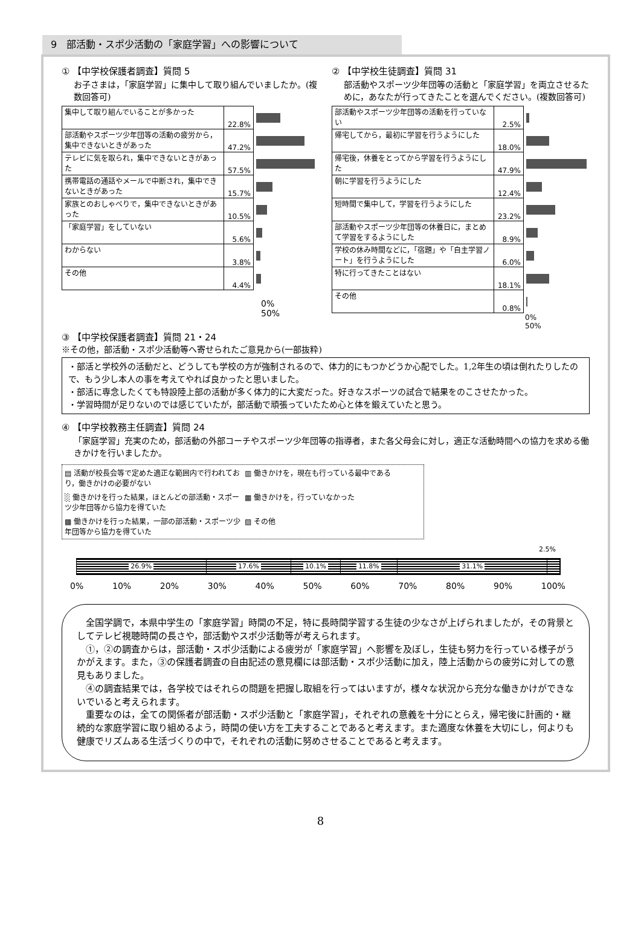9　部活動・スポ少活動の「家庭学習」への影響について
① 【中学校保護者調査】質問 5
お子さまは，「家庭学習」に集中して取り組んでいましたか。(複数回答可)
| 集中して取り組んでいることが多かった | 22.8% | |
| 部活動やスポーツ少年団等の活動の疲労から，集中できないときがあった | 47.2% | |
| テレビに気を取られ，集中できないときがあった | 57.5% | |
| 携帯電話の通話やメールで中断され，集中できないときがあった | 15.7% | |
| 家族とのおしゃべりで，集中できないときがあった | 10.5% | |
| 「家庭学習」をしていない | 5.6% | |
| わからない | 3.8% | |
| その他 | 4.4% | |
0% 50%
② 【中学校生徒調査】質問 31
部活動やスポーツ少年団等の活動と「家庭学習」を両立させるために，あなたが行ってきたことを選んでください。(複数回答可)
| 部活動やスポーツ少年団等の活動を行っていない | 2.5% | |
| 帰宅してから，最初に学習を行うようにした | 18.0% | |
| 帰宅後，休養をとってから学習を行うようにした | 47.9% | |
| 朝に学習を行うようにした | 12.4% | |
| 短時間で集中して，学習を行うようにした | 23.2% | |
| 部活動やスポーツ少年団等の休養日に，まとめて学習をするようにした | 8.9% | |
| 学校の休み時間などに，「宿題」や「自主学習ノート」を行うようにした | 6.0% | |
| 特に行ってきたことはない | 18.1% | |
| その他 | 0.8% | |
0% 50%
③ 【中学校保護者調査】質問 21・24
※その他，部活動・スポ少活動等へ寄せられたご意見から(一部抜粋)
・部活と学校外の活動だと、どうしても学校の方が強制されるので、体力的にもつかどうか心配でした。1,2年生の頃は倒れたりしたので、もう少し本人の事を考えてやれば良かったと思いました。
・部活に専念したくても特設陸上部の活動が多く体力的に大変だった。好きなスポーツの試合で結果をのこさせたかった。
・学習時間が足りないのでは感じていたが，部活動で頑張っていたため心と体を鍛えていたと思う。
④ 【中学校教務主任調査】質問 24
「家庭学習」充実のため，部活動の外部コーチやスポーツ少年団等の指導者，また各父母会に対し，適正な活動時間への協力を求める働きかけを行いましたか。
▤ 活動が校長会等で定めた適正な範囲内で行われており，働きかけの必要がない
▥ 働きかけを，現在も行っている最中である
░ 働きかけを行った結果，ほとんどの部活動・スポーツ少年団等から協力を得ていた
▦ 働きかけを，行っていなかった
▩ 働きかけを行った結果，一部の部活動・スポーツ少年団等から協力を得ていた
▨ その他
2.5%
26.9% 17.6% 10.1% 11.8% 31.1%
0% 10% 20% 30% 40% 50% 60% 70% 80% 90% 100%
　全国学調で，本県中学生の「家庭学習」時間の不足，特に長時間学習する生徒の少なさが上げられましたが，その背景としてテレビ視聴時間の長さや，部活動やスポ少活動等が考えられます。
　①，②の調査からは，部活動・スポ少活動による疲労が「家庭学習」へ影響を及ぼし，生徒も努力を行っている様子がうかがえます。また，③の保護者調査の自由記述の意見欄には部活動・スポ少活動に加え，陸上活動からの疲労に対しての意見もありました。
　④の調査結果では，各学校ではそれらの問題を把握し取組を行ってはいますが，様々な状況から充分な働きかけができないでいると考えられます。
　重要なのは，全ての関係者が部活動・スポ少活動と「家庭学習」，それぞれの意義を十分にとらえ，帰宅後に計画的・継続的な家庭学習に取り組めるよう，時間の使い方を工夫することであると考えます。また適度な休養を大切にし，何よりも健康でリズムある生活づくりの中で，それぞれの活動に努めさせることであると考えます。
8